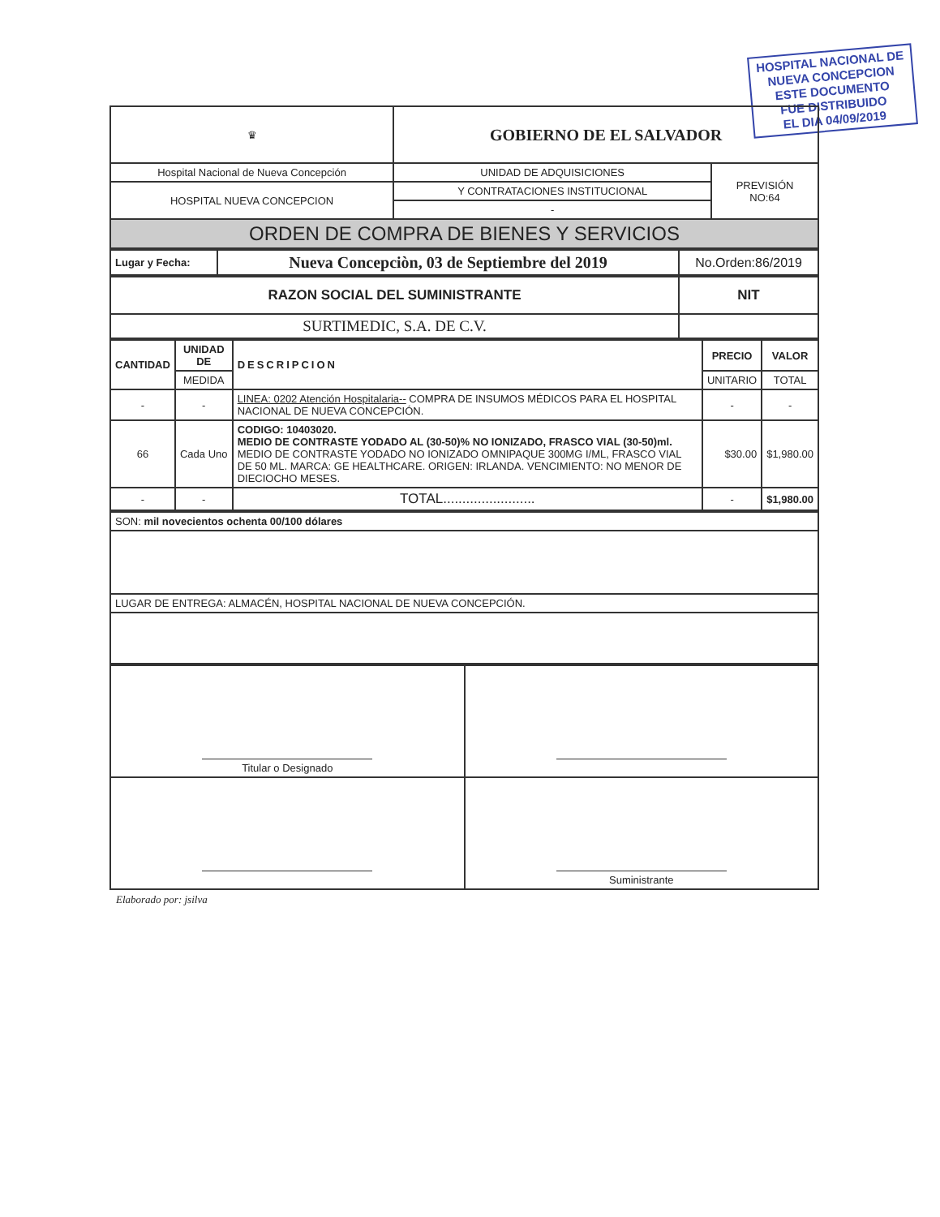HOSPITAL NACIONAL DE
NUEVA CONCEPCION
ESTE DOCUMENTO
FUE DISTRIBUIDO
EL DIA 04/09/2019
| ♛ | GOBIERNO DE EL SALVADOR | |
| Hospital Nacional de Nueva Concepción | UNIDAD DE ADQUISICIONES | PREVISIÓN NO:64 |
| HOSPITAL NUEVA CONCEPCION | Y CONTRATACIONES INSTITUCIONAL | |
| | - | |
| ORDEN DE COMPRA DE BIENES Y SERVICIOS | | |
| Lugar y Fecha: | Nueva Concepciòn, 03 de Septiembre del 2019 | No.Orden:86/2019 |
| RAZON SOCIAL DEL SUMINISTRANTE | NIT |
| --- | --- |
| SURTIMEDIC, S.A. DE C.V. | |
| CANTIDAD | UNIDAD DE | DESCRIPCION | PRECIO | VALOR |
| --- | --- | --- | --- | --- |
| | MEDIDA | | UNITARIO | TOTAL |
| - | - | LINEA: 0202 Atención Hospitalaria-- COMPRA DE INSUMOS MÉDICOS PARA EL HOSPITAL NACIONAL DE NUEVA CONCEPCIÓN. | - | - |
| 66 | Cada Uno | CODIGO: 10403020. MEDIO DE CONTRASTE YODADO AL (30-50)% NO IONIZADO, FRASCO VIAL (30-50)ml. MEDIO DE CONTRASTE YODADO NO IONIZADO OMNIPAQUE 300MG I/ML, FRASCO VIAL DE 50 ML. MARCA: GE HEALTHCARE. ORIGEN: IRLANDA. VENCIMIENTO: NO MENOR DE DIECIOCHO MESES. | $30.00 | $1,980.00 |
| - | - | TOTAL........................ | - | $1,980.00 |
| SON: mil novecientos ochenta 00/100 dólares |
| LUGAR DE ENTREGA: ALMACÉN, HOSPITAL NACIONAL DE NUEVA CONCEPCIÓN. |
| Titular o Designado | |
| | Suministrante |
Elaborado por: jsilva